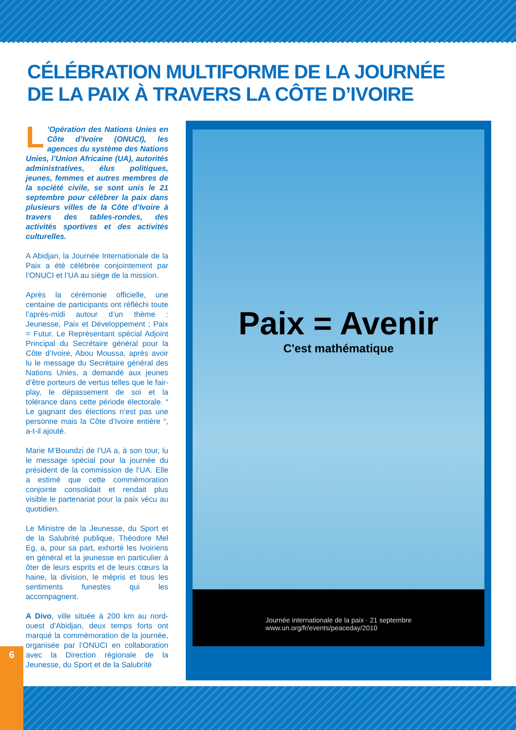CÉLÉBRATION MULTIFORME DE LA JOURNÉE DE LA PAIX À TRAVERS LA CÔTE D’IVOIRE
L’Opération des Nations Unies en Côte d’Ivoire (ONUCI), les agences du système des Nations Unies, l’Union Africaine (UA), autorités administratives, élus politiques, jeunes, femmes et autres membres de la société civile, se sont unis le 21 septembre pour célébrer la paix dans plusieurs villes de la Côte d’Ivoire à travers des tables-rondes, des activités sportives et des activités culturelles.
A Abidjan, la Journée Internationale de la Paix a été célébrée conjointement par l’ONUCI et l’UA au siège de la mission.
Après la cérémonie officielle, une centaine de participants ont réfléchi toute l’après-midi autour d’un thème : Jeunesse, Paix et Développement ; Paix = Futur. Le Représentant spécial Adjoint Principal du Secrétaire général pour la Côte d’Ivoire, Abou Moussa, après avoir lu le message du Secrétaire général des Nations Unies, a demandé aux jeunes d’être porteurs de vertus telles que le fair-play, le dépassement de soi et la tolérance dans cette période électorale. “ Le gagnant des élections n’est pas une personne mais la Côte d’Ivoire entière “, a-t-il ajouté.
Marie M’Boundzi de l’UA a, à son tour, lu le message spécial pour la journée du président de la commission de l’UA. Elle a estimé que cette commémoration conjointe consolidait et rendait plus visible le partenariat pour la paix vécu au quotidien.
Le Ministre de la Jeunesse, du Sport et de la Salubrité publique, Théodore Mel Eg, a, pour sa part, exhorté les Ivoiriens en général et la jeunesse en particulier à ôter de leurs esprits et de leurs cœurs la haine, la division, le mépris et tous les sentiments funestes qui les accompagnent.
A Divo, ville située à 200 km au nord-ouest d’Abidjan, deux temps forts ont marqué la commémoration de la journée, organisée par l’ONUCI en collaboration avec la Direction régionale de la Jeunesse, du Sport et de la Salubrité
Paix = Avenir
C'est mathématique
Journée internationale de la paix · 21 septembre
www.un.org/fr/events/peaceday/2010
6